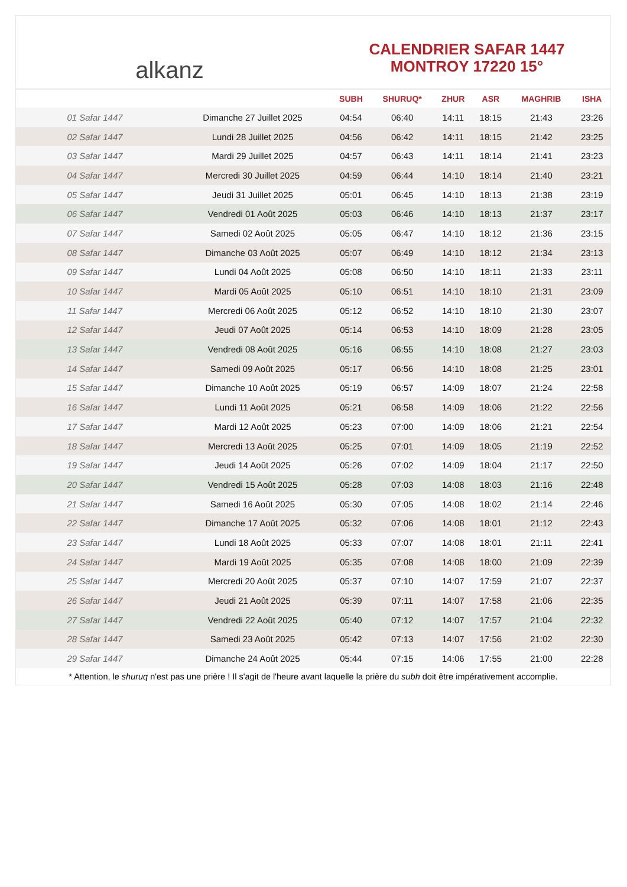alkanz
CALENDRIER SAFAR 1447
MONTROY 17220 15°
| | | SUBH | SHURUQ* | ZHUR | ASR | MAGHRIB | ISHA |
| --- | --- | --- | --- | --- | --- | --- | --- |
| 01 Safar 1447 | Dimanche 27 Juillet 2025 | 04:54 | 06:40 | 14:11 | 18:15 | 21:43 | 23:26 |
| 02 Safar 1447 | Lundi 28 Juillet 2025 | 04:56 | 06:42 | 14:11 | 18:15 | 21:42 | 23:25 |
| 03 Safar 1447 | Mardi 29 Juillet 2025 | 04:57 | 06:43 | 14:11 | 18:14 | 21:41 | 23:23 |
| 04 Safar 1447 | Mercredi 30 Juillet 2025 | 04:59 | 06:44 | 14:10 | 18:14 | 21:40 | 23:21 |
| 05 Safar 1447 | Jeudi 31 Juillet 2025 | 05:01 | 06:45 | 14:10 | 18:13 | 21:38 | 23:19 |
| 06 Safar 1447 | Vendredi 01 Août 2025 | 05:03 | 06:46 | 14:10 | 18:13 | 21:37 | 23:17 |
| 07 Safar 1447 | Samedi 02 Août 2025 | 05:05 | 06:47 | 14:10 | 18:12 | 21:36 | 23:15 |
| 08 Safar 1447 | Dimanche 03 Août 2025 | 05:07 | 06:49 | 14:10 | 18:12 | 21:34 | 23:13 |
| 09 Safar 1447 | Lundi 04 Août 2025 | 05:08 | 06:50 | 14:10 | 18:11 | 21:33 | 23:11 |
| 10 Safar 1447 | Mardi 05 Août 2025 | 05:10 | 06:51 | 14:10 | 18:10 | 21:31 | 23:09 |
| 11 Safar 1447 | Mercredi 06 Août 2025 | 05:12 | 06:52 | 14:10 | 18:10 | 21:30 | 23:07 |
| 12 Safar 1447 | Jeudi 07 Août 2025 | 05:14 | 06:53 | 14:10 | 18:09 | 21:28 | 23:05 |
| 13 Safar 1447 | Vendredi 08 Août 2025 | 05:16 | 06:55 | 14:10 | 18:08 | 21:27 | 23:03 |
| 14 Safar 1447 | Samedi 09 Août 2025 | 05:17 | 06:56 | 14:10 | 18:08 | 21:25 | 23:01 |
| 15 Safar 1447 | Dimanche 10 Août 2025 | 05:19 | 06:57 | 14:09 | 18:07 | 21:24 | 22:58 |
| 16 Safar 1447 | Lundi 11 Août 2025 | 05:21 | 06:58 | 14:09 | 18:06 | 21:22 | 22:56 |
| 17 Safar 1447 | Mardi 12 Août 2025 | 05:23 | 07:00 | 14:09 | 18:06 | 21:21 | 22:54 |
| 18 Safar 1447 | Mercredi 13 Août 2025 | 05:25 | 07:01 | 14:09 | 18:05 | 21:19 | 22:52 |
| 19 Safar 1447 | Jeudi 14 Août 2025 | 05:26 | 07:02 | 14:09 | 18:04 | 21:17 | 22:50 |
| 20 Safar 1447 | Vendredi 15 Août 2025 | 05:28 | 07:03 | 14:08 | 18:03 | 21:16 | 22:48 |
| 21 Safar 1447 | Samedi 16 Août 2025 | 05:30 | 07:05 | 14:08 | 18:02 | 21:14 | 22:46 |
| 22 Safar 1447 | Dimanche 17 Août 2025 | 05:32 | 07:06 | 14:08 | 18:01 | 21:12 | 22:43 |
| 23 Safar 1447 | Lundi 18 Août 2025 | 05:33 | 07:07 | 14:08 | 18:01 | 21:11 | 22:41 |
| 24 Safar 1447 | Mardi 19 Août 2025 | 05:35 | 07:08 | 14:08 | 18:00 | 21:09 | 22:39 |
| 25 Safar 1447 | Mercredi 20 Août 2025 | 05:37 | 07:10 | 14:07 | 17:59 | 21:07 | 22:37 |
| 26 Safar 1447 | Jeudi 21 Août 2025 | 05:39 | 07:11 | 14:07 | 17:58 | 21:06 | 22:35 |
| 27 Safar 1447 | Vendredi 22 Août 2025 | 05:40 | 07:12 | 14:07 | 17:57 | 21:04 | 22:32 |
| 28 Safar 1447 | Samedi 23 Août 2025 | 05:42 | 07:13 | 14:07 | 17:56 | 21:02 | 22:30 |
| 29 Safar 1447 | Dimanche 24 Août 2025 | 05:44 | 07:15 | 14:06 | 17:55 | 21:00 | 22:28 |
* Attention, le shuruq n'est pas une prière ! Il s'agit de l'heure avant laquelle la prière du subh doit être impérativement accomplie.